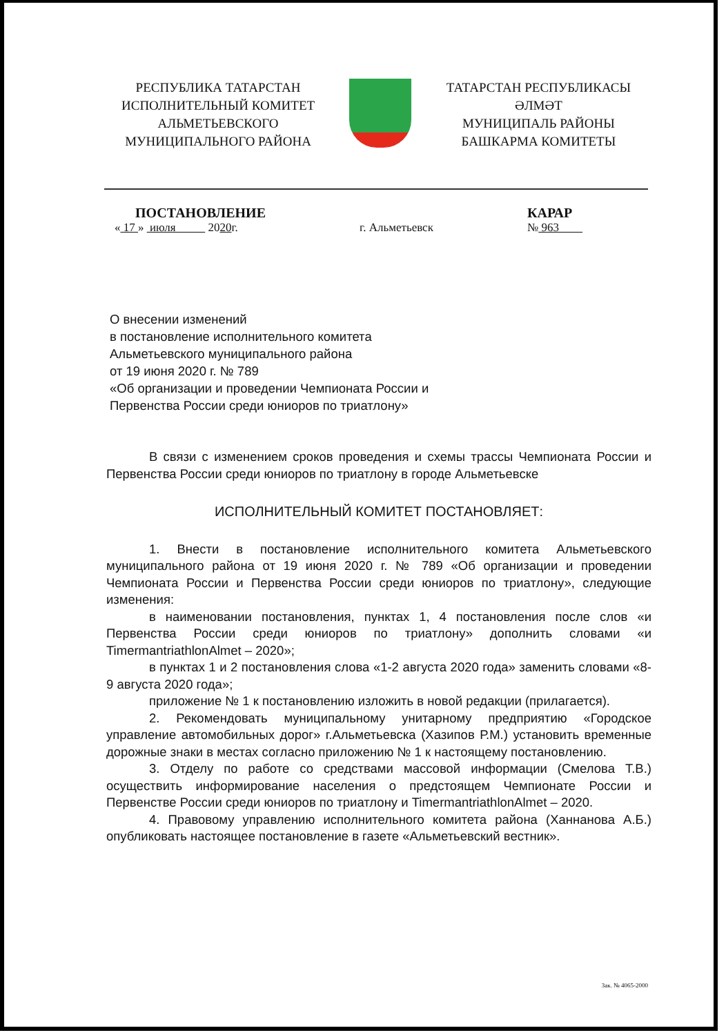РЕСПУБЛИКА ТАТАРСТАН
ИСПОЛНИТЕЛЬНЫЙ КОМИТЕТ
АЛЬМЕТЬЕВСКОГО
МУНИЦИПАЛЬНОГО РАЙОНА
ТАТАРСТАН РЕСПУБЛИКАСЫ
ӘЛМӘТ
МУНИЦИПАЛЬ РАЙОНЫ
БАШКАРМА КОМИТЕТЫ
ПОСТАНОВЛЕНИЕ
« 17 » июля 2020г.
г. Альметьевск
КАРАР
№ 963
О внесении изменений
в постановление исполнительного комитета
Альметьевского муниципального района
от 19 июня 2020 г. № 789
«Об организации и проведении Чемпионата России и
Первенства России среди юниоров по триатлону»
В связи с изменением сроков проведения и схемы трассы Чемпионата России и Первенства России среди юниоров по триатлону в городе Альметьевске
ИСПОЛНИТЕЛЬНЫЙ КОМИТЕТ ПОСТАНОВЛЯЕТ:
1. Внести в постановление исполнительного комитета Альметьевского муниципального района от 19 июня 2020 г. № 789 «Об организации и проведении Чемпионата России и Первенства России среди юниоров по триатлону», следующие изменения:
в наименовании постановления, пунктах 1, 4 постановления после слов «и Первенства России среди юниоров по триатлону» дополнить словами «и TimermantriathlonAlmet – 2020»;
в пунктах 1 и 2 постановления слова «1-2 августа 2020 года» заменить словами «8-9 августа 2020 года»;
приложение № 1 к постановлению изложить в новой редакции (прилагается).
2. Рекомендовать муниципальному унитарному предприятию «Городское управление автомобильных дорог» г.Альметьевска (Хазипов Р.М.) установить временные дорожные знаки в местах согласно приложению № 1 к настоящему постановлению.
3. Отделу по работе со средствами массовой информации (Смелова Т.В.) осуществить информирование населения о предстоящем Чемпионате России и Первенстве России среди юниоров по триатлону и TimermantriathlonAlmet – 2020.
4. Правовому управлению исполнительного комитета района (Ханнанова А.Б.) опубликовать настоящее постановление в газете «Альметьевский вестник».
Зак. № 4065-2000